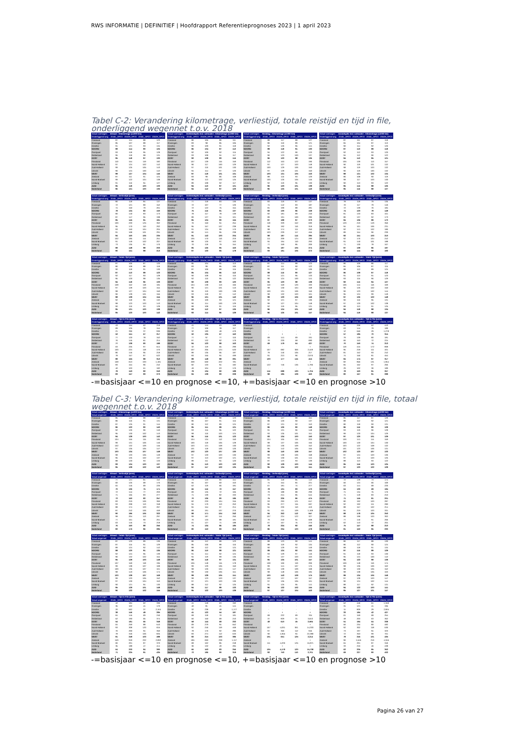RWS INFORMATIE | DEFINITIEF | Hoofdrapport Referentieprognoses 2023 | 1 april 2023
Tabel C-2: Verandering kilometrage, verliestijd, totale reistijd en tijd in file, onderliggend wegennet t.o.v. 2018
| Totaal voertuigen | Etmaal - Kilometrage (x1000 km) | | | |
| --- | --- | --- | --- | --- |
| Onderliggend weg | 2040L_RP23 | 2040H_RP23 | 2050L_RP23 | 2050H_RP23 |
| Friesland | 87 | 114 | 88 | 123 |
| Groningen | 85 | 107 | 88 | 117 |
| Drenthe | 91 | 121 | 93 | 134 |
| NOORD | 88 | 114 | 90 | 125 |
| Overijssel | 93 | 118 | 95 | 128 |
| Gelderland | 95 | 118 | 98 | 131 |
| OOST | 95 | 118 | 97 | 130 |
| Flevoland | 110 | 154 | 119 | 182 |
| Noord-Holland | 97 | 124 | 102 | 142 |
| Zuid-Holland | 99 | 125 | 105 | 143 |
| Utrecht | 96 | 124 | 100 | 142 |
| WEST | 99 | 127 | 104 | 146 |
| Zeeland | 87 | 111 | 91 | 124 |
| Noord-Brabant | 99 | 122 | 104 | 138 |
| Limburg | 91 | 116 | 94 | 127 |
| ZUID | 95 | 119 | 100 | 133 |
| Nederland | 96 | 121 | 100 | 136 |
| Totaal voertuigen | Ochtendspits incl. schouder - Kilometrage (x1000 km) | | | |
| --- | --- | --- | --- | --- |
| Onderliggend weg | 2040L_RP23 | 2040H_RP23 | 2050L_RP23 | 2050H_RP23 |
| Friesland | 86 | 105 | 86 | 111 |
| Groningen | 83 | 98 | 85 | 105 |
| Drenthe | 90 | 109 | 91 | 118 |
| NOORD | 86 | 104 | 87 | 112 |
| Overijssel | 92 | 109 | 92 | 115 |
| Gelderland | 93 | 108 | 94 | 117 |
| OOST | 92 | 108 | 93 | 116 |
| Flevoland | 107 | 139 | 115 | 159 |
| Noord-Holland | 96 | 117 | 100 | 129 |
| Zuid-Holland | 97 | 116 | 101 | 130 |
| Utrecht | 94 | 114 | 97 | 126 |
| WEST | 97 | 118 | 101 | 131 |
| Zeeland | 83 | 99 | 86 | 108 |
| Noord-Brabant | 98 | 113 | 102 | 125 |
| Limburg | 89 | 108 | 92 | 117 |
| ZUID | 94 | 110 | 97 | 121 |
| Nederland | 94 | 112 | 97 | 123 |
| Totaal voertuigen | Restdag - Kilometrage (x1000 km) | | | |
| --- | --- | --- | --- | --- |
| Onderliggend weg | 2040L_RP23 | 2040H_RP23 | 2050L_RP23 | 2050H_RP23 |
| Friesland | 88 | 117 | 88 | 127 |
| Groningen | 86 | 110 | 89 | 121 |
| Drenthe | 92 | 126 | 95 | 141 |
| NOORD | 89 | 118 | 91 | 130 |
| Overijssel | 94 | 122 | 96 | 133 |
| Gelderland | 96 | 123 | 100 | 137 |
| OOST | 96 | 122 | 98 | 136 |
| Flevoland | 112 | 163 | 122 | 196 |
| Noord-Holland | 97 | 127 | 103 | 148 |
| Zuid-Holland | 100 | 129 | 106 | 150 |
| Utrecht | 97 | 128 | 101 | 150 |
| WEST | 100 | 131 | 105 | 153 |
| Zeeland | 88 | 116 | 93 | 129 |
| Noord-Brabant | 100 | 126 | 105 | 145 |
| Limburg | 92 | 119 | 95 | 130 |
| ZUID | 96 | 123 | 101 | 139 |
| Nederland | 96 | 125 | 101 | 143 |
| Totaal voertuigen | Avondspits incl. schouder - Kilometrage (x1000 km) | | | |
| --- | --- | --- | --- | --- |
| Onderliggend weg | 2040L_RP23 | 2040H_RP23 | 2050L_RP23 | 2050H_RP23 |
| Friesland | 87 | 111 | 87 | 118 |
| Groningen | 84 | 104 | 87 | 113 |
| Drenthe | 90 | 114 | 92 | 126 |
| NOORD | 87 | 110 | 89 | 119 |
| Overijssel | 92 | 112 | 93 | 120 |
| Gelderland | 94 | 112 | 96 | 122 |
| OOST | 94 | 112 | 95 | 121 |
| Flevoland | 105 | 139 | 113 | 157 |
| Noord-Holland | 96 | 119 | 101 | 132 |
| Zuid-Holland | 98 | 119 | 103 | 132 |
| Utrecht | 96 | 119 | 100 | 132 |
| WEST | 98 | 121 | 102 | 134 |
| Zeeland | 86 | 108 | 90 | 119 |
| Noord-Brabant | 98 | 117 | 103 | 130 |
| Limburg | 90 | 113 | 93 | 122 |
| ZUID | 95 | 115 | 98 | 126 |
| Nederland | 95 | 116 | 98 | 127 |
| Totaal voertuigen | Etmaal - Verliestijd (uren) | | | |
| --- | --- | --- | --- | --- |
| Onderliggend weg | 2040L_RP23 | 2040H_RP23 | 2050L_RP23 | 2050H_RP23 |
| Friesland | 80 | 118 | 84 | 137 |
| Groningen | 72 | 121 | 80 | 152 |
| Drenthe | 74 | 150 | 79 | 201 |
| NOORD | 78 | 124 | 82 | 150 |
| Overijssel | 80 | 140 | 83 | 173 |
| Gelderland | 87 | 147 | 95 | 198 |
| OOST | 85 | 145 | 91 | 191 |
| Flevoland | 100 | 220 | 125 | 362 |
| Noord-Holland | 95 | 170 | 110 | 262 |
| Zuid-Holland | 93 | 150 | 104 | 204 |
| Utrecht | 91 | 168 | 101 | 291 |
| WEST | 94 | 160 | 106 | 235 |
| Zeeland | 102 | 185 | 114 | 251 |
| Noord-Brabant | 91 | 149 | 102 | 207 |
| Limburg | 73 | 135 | 81 | 176 |
| ZUID | 88 | 148 | 98 | 203 |
| Nederland | 90 | 151 | 99 | 213 |
| Totaal voertuigen | Ochtendspits incl. schouder - Verliestijd (uren) | | | |
| --- | --- | --- | --- | --- |
| Onderliggend weg | 2040L_RP23 | 2040H_RP23 | 2050L_RP23 | 2050H_RP23 |
| Friesland | 77 | 118 | 83 | 136 |
| Groningen | 72 | 107 | 77 | 126 |
| Drenthe | 72 | 122 | 75 | 154 |
| NOORD | 75 | 116 | 81 | 137 |
| Overijssel | 78 | 117 | 78 | 139 |
| Gelderland | 89 | 127 | 94 | 161 |
| OOST | 85 | 124 | 90 | 155 |
| Flevoland | 76 | 150 | 94 | 254 |
| Noord-Holland | 95 | 157 | 107 | 238 |
| Zuid-Holland | 91 | 134 | 99 | 176 |
| Utrecht | 86 | 141 | 95 | 238 |
| WEST | 91 | 142 | 100 | 204 |
| Zeeland | 105 | 170 | 116 | 219 |
| Noord-Brabant | 88 | 126 | 97 | 163 |
| Limburg | 70 | 118 | 79 | 154 |
| ZUID | 85 | 126 | 95 | 163 |
| Nederland | 87 | 133 | 95 | 179 |
| Totaal voertuigen | Restdag - Verliestijd (uren) | | | |
| --- | --- | --- | --- | --- |
| Onderliggend weg | 2040L_RP23 | 2040H_RP23 | 2050L_RP23 | 2050H_RP23 |
| Friesland | 83 | 119 | 87 | 137 |
| Groningen | 74 | 142 | 83 | 187 |
| Drenthe | 81 | 199 | 88 | 281 |
| NOORD | 82 | 130 | 86 | 159 |
| Overijssel | 82 | 181 | 89 | 240 |
| Gelderland | 89 | 191 | 100 | 286 |
| OOST | 87 | 188 | 97 | 273 |
| Flevoland | 118 | 329 | 152 | 599 |
| Noord-Holland | 98 | 192 | 116 | 318 |
| Zuid-Holland | 98 | 174 | 111 | 250 |
| Utrecht | 103 | 229 | 117 | 455 |
| WEST | 98 | 187 | 114 | 295 |
| Zeeland | 111 | 209 | 124 | 289 |
| Noord-Brabant | 94 | 194 | 110 | 293 |
| Limburg | 77 | 159 | 85 | 209 |
| ZUID | 91 | 187 | 105 | 274 |
| Nederland | 93 | 181 | 106 | 272 |
| Totaal voertuigen | Avondspits incl. schouder - Verliestijd (uren) | | | |
| --- | --- | --- | --- | --- |
| Onderliggend weg | 2040L_RP23 | 2040H_RP23 | 2050L_RP23 | 2050H_RP23 |
| Friesland | 78 | 118 | 79 | 135 |
| Groningen | 70 | 117 | 79 | 146 |
| Drenthe | 72 | 139 | 76 | 184 |
| NOORD | 74 | 123 | 78 | 149 |
| Overijssel | 81 | 133 | 83 | 161 |
| Gelderland | 86 | 137 | 92 | 173 |
| OOST | 84 | 136 | 89 | 170 |
| Flevoland | 120 | 243 | 149 | 356 |
| Noord-Holland | 94 | 161 | 106 | 231 |
| Zuid-Holland | 92 | 141 | 102 | 186 |
| Utrecht | 89 | 154 | 96 | 239 |
| WEST | 92 | 151 | 103 | 210 |
| Zeeland | 92 | 176 | 104 | 242 |
| Noord-Brabant | 91 | 140 | 101 | 188 |
| Limburg | 71 | 130 | 78 | 167 |
| ZUID | 87 | 139 | 96 | 187 |
| Nederland | 89 | 144 | 98 | 193 |
| Totaal voertuigen | Etmaal - Totale Tijd (uren) | | | |
| --- | --- | --- | --- | --- |
| Onderliggend weg | 2040L_RP23 | 2040H_RP23 | 2050L_RP23 | 2050H_RP23 |
| Friesland | 87 | 106 | 87 | 120 |
| Groningen | 86 | 108 | 88 | 118 |
| Drenthe | 90 | 118 | 91 | 130 |
| NOORD | 87 | 113 | 89 | 123 |
| Overijssel | 92 | 117 | 93 | 128 |
| Gelderland | 95 | 120 | 98 | 135 |
| OOST | 94 | 119 | 96 | 133 |
| Flevoland | 108 | 152 | 118 | 184 |
| Noord-Holland | 97 | 128 | 103 | 154 |
| Zuid-Holland | 98 | 127 | 104 | 150 |
| Utrecht | 96 | 128 | 101 | 155 |
| WEST | 98 | 129 | 104 | 154 |
| Zeeland | 92 | 118 | 96 | 132 |
| Noord-Brabant | 98 | 123 | 103 | 143 |
| Limburg | 90 | 116 | 93 | 128 |
| ZUID | 95 | 121 | 100 | 138 |
| Nederland | 95 | 123 | 100 | 142 |
| Totaal voertuigen | Ochtendspits incl. schouder - Totale Tijd (uren) | | | |
| --- | --- | --- | --- | --- |
| Onderliggend weg | 2040L_RP23 | 2040H_RP23 | 2050L_RP23 | 2050H_RP23 |
| Friesland | 85 | 104 | 85 | 113 |
| Groningen | 83 | 99 | 85 | 106 |
| Drenthe | 87 | 106 | 88 | 115 |
| NOORD | 85 | 104 | 86 | 112 |
| Overijssel | 90 | 108 | 90 | 116 |
| Gelderland | 92 | 110 | 95 | 122 |
| OOST | 92 | 109 | 93 | 120 |
| Flevoland | 104 | 138 | 113 | 166 |
| Noord-Holland | 96 | 121 | 101 | 143 |
| Zuid-Holland | 96 | 119 | 100 | 138 |
| Utrecht | 93 | 118 | 97 | 142 |
| WEST | 96 | 121 | 101 | 142 |
| Zeeland | 89 | 109 | 93 | 121 |
| Noord-Brabant | 96 | 114 | 100 | 129 |
| Limburg | 88 | 108 | 91 | 119 |
| ZUID | 93 | 112 | 97 | 126 |
| Nederland | 93 | 114 | 96 | 129 |
| Totaal voertuigen | Restdag - Totale Tijd (uren) | | | |
| --- | --- | --- | --- | --- |
| Onderliggend weg | 2040L_RP23 | 2040H_RP23 | 2050L_RP23 | 2050H_RP23 |
| Friesland | 87 | 114 | 88 | 123 |
| Groningen | 87 | 111 | 90 | 122 |
| Drenthe | 91 | 122 | 92 | 136 |
| NOORD | 88 | 116 | 90 | 127 |
| Overijssel | 93 | 121 | 95 | 133 |
| Gelderland | 96 | 124 | 100 | 141 |
| OOST | 95 | 123 | 98 | 138 |
| Flevoland | 110 | 159 | 120 | 193 |
| Noord-Holland | 98 | 130 | 104 | 158 |
| Zuid-Holland | 100 | 131 | 106 | 156 |
| Utrecht | 98 | 132 | 103 | 161 |
| WEST | 99 | 133 | 106 | 159 |
| Zeeland | 92 | 121 | 97 | 136 |
| Noord-Brabant | 99 | 127 | 104 | 148 |
| Limburg | 92 | 119 | 95 | 131 |
| ZUID | 96 | 124 | 101 | 142 |
| Nederland | 96 | 126 | 101 | 147 |
| Totaal voertuigen | Avondspits incl. schouder - Totale Tijd (uren) | | | |
| --- | --- | --- | --- | --- |
| Onderliggend weg | 2040L_RP23 | 2040H_RP23 | 2050L_RP23 | 2050H_RP23 |
| Friesland | 86 | 109 | 86 | 117 |
| Groningen | 84 | 105 | 87 | 115 |
| Drenthe | 88 | 113 | 89 | 124 |
| NOORD | 86 | 109 | 87 | 119 |
| Overijssel | 91 | 113 | 91 | 123 |
| Gelderland | 93 | 115 | 96 | 129 |
| OOST | 92 | 115 | 94 | 127 |
| Flevoland | 106 | 144 | 116 | 169 |
| Noord-Holland | 96 | 126 | 102 | 150 |
| Zuid-Holland | 96 | 123 | 102 | 144 |
| Utrecht | 95 | 124 | 99 | 149 |
| WEST | 97 | 126 | 102 | 148 |
| Zeeland | 90 | 116 | 95 | 131 |
| Noord-Brabant | 97 | 120 | 102 | 138 |
| Limburg | 88 | 113 | 91 | 125 |
| ZUID | 94 | 118 | 98 | 134 |
| Nederland | 94 | 119 | 98 | 137 |
| Totaal voertuigen | Etmaal - Tijd in File (uren) | | | |
| --- | --- | --- | --- | --- |
| Onderliggend weg | 2040L_RP23 | 2040H_RP23 | 2050L_RP23 | 2050H_RP23 |
| Friesland | 43 | 154 | 62 | 218 |
| Groningen | 69 | 125 | 78 | 154 |
| Drenthe | 21 | 396 | 37 | 936 |
| NOORD | 52 | 151 | 67 | 217 |
| Overijssel | 77 | 120 | 78 | 152 |
| Gelderland | 76 | 145 | 81 | 214 |
| OOST | 77 | 138 | 80 | 198 |
| Flevoland | 63 | 225 | 97 | 514 |
| Noord-Holland | 100 | 224 | 118 | 476 |
| Zuid-Holland | 86 | 145 | 95 | 218 |
| Utrecht | 78 | 157 | 87 | 522 |
| WEST | 88 | 165 | 99 | 312 |
| Zeeland | 168 | 613 | 193 | 1,181 |
| Noord-Brabant | 83 | 154 | 96 | 242 |
| Limburg | 40 | 103 | 51 | 182 |
| ZUID | 79 | 153 | 92 | 243 |
| Nederland | 83 | 157 | 93 | 273 |
| Totaal voertuigen | Ochtendspits incl. schouder - Tijd in File (uren) | | | |
| --- | --- | --- | --- | --- |
| Onderliggend weg | 2040L_RP23 | 2040H_RP23 | 2050L_RP23 | 2050H_RP23 |
| Friesland | 41 | 144 | 63 | 168 |
| Groningen | 77 | 106 | 78 | 117 |
| Drenthe | 32 | 189 | 48 | 476 |
| NOORD | 50 | 135 | 67 | 162 |
| Overijssel | 77 | 97 | 77 | 116 |
| Gelderland | 87 | 132 | 92 | 179 |
| OOST | 84 | 123 | 88 | 163 |
| Flevoland | 32 | 119 | 55 | 299 |
| Noord-Holland | 107 | 205 | 124 | 520 |
| Zuid-Holland | 89 | 135 | 95 | 187 |
| Utrecht | 83 | 155 | 94 | 499 |
| WEST | 89 | 148 | 98 | 281 |
| Zeeland | 208 | 500 | 222 | 781 |
| Noord-Brabant | 82 | 133 | 94 | 182 |
| Limburg | 49 | 104 | 63 | 176 |
| ZUID | 79 | 134 | 92 | 189 |
| Nederland | 84 | 139 | 93 | 228 |
| Totaal voertuigen | Restdag - Tijd in File (uren) | | | |
| --- | --- | --- | --- | --- |
| Onderliggend weg | 2040L_RP23 | 2040H_RP23 | 2050L_RP23 | 2050H_RP23 |
| Friesland | - | + | - | + |
| Groningen | - | - | - | - |
| Drenthe | - | - | - | - |
| NOORD | - | + | - | + |
| Overijssel | 68 | 141 | 69 | 191 |
| Gelderland | 70 | 220 | 58 | 680 |
| OOST | 69 | 179 | 64 | 427 |
| Flevoland | - | - | - | + |
| Noord-Holland | 167 | 682 | 306 | 2,449 |
| Zuid-Holland | 79 | 146 | 105 | 217 |
| Utrecht | 91 | 213 | 96 | 2,676 |
| WEST | 103 | 177 | 115 | 415 |
| Zeeland | - | - | - | + |
| Noord-Brabant | 122 | 746 | 136 | 1,796 |
| Limburg | - | - | - | + |
| ZUID | 114 | 699 | 130 | 1,704 |
| Nederland | 98 | 195 | 109 | 463 |
| Totaal voertuigen | Avondspits incl. schouder - Tijd in File (uren) | | | |
| --- | --- | --- | --- | --- |
| Onderliggend weg | 2040L_RP23 | 2040H_RP23 | 2050L_RP23 | 2050H_RP23 |
| Friesland | 54 | 208 | 52 | 443 |
| Groningen | 63 | 144 | 79 | 189 |
| Drenthe | 12 | 556 | 29 | 1,278 |
| NOORD | 57 | 185 | 70 | 315 |
| Overijssel | 79 | 139 | 80 | 181 |
| Gelderland | 66 | 153 | 72 | 224 |
| OOST | 70 | 150 | 74 | 213 |
| Flevoland | 119 | 415 | 172 | 808 |
| Noord-Holland | 95 | 218 | 111 | 401 |
| Zuid-Holland | 81 | 152 | 93 | 242 |
| Utrecht | 74 | 156 | 81 | 454 |
| WEST | 84 | 174 | 97 | 317 |
| Zeeland | 82 | 856 | 131 | 1,954 |
| Noord-Brabant | 84 | 162 | 97 | 266 |
| Limburg | 29 | 102 | 36 | 189 |
| ZUID | 78 | 160 | 91 | 267 |
| Nederland | 80 | 167 | 91 | 288 |
-=basisjaar <=10 en prognose <=10, +=basisjaar <=10 en prognose >10
Tabel C-3: Verandering kilometrage, verliestijd, totale reistijd en tijd in file, totaal wegennet t.o.v. 2018
| Totaal voertuigen | Etmaal - Kilometrage (x1000 km) | | | |
| --- | --- | --- | --- | --- |
| Totaal wegennet | 2040L_RP23 | 2040H_RP23 | 2050L_RP23 | 2050H_RP23 |
| Friesland | 85 | 123 | 88 | 142 |
| Groningen | 86 | 116 | 91 | 131 |
| Drenthe | 87 | 125 | 91 | 144 |
| NOORD | 86 | 122 | 90 | 140 |
| Overijssel | 92 | 126 | 96 | 140 |
| Gelderland | 95 | 130 | 102 | 143 |
| OOST | 94 | 128 | 100 | 142 |
| Flevoland | 104 | 155 | 115 | 185 |
| Noord-Holland | 99 | 131 | 106 | 146 |
| Zuid-Holland | 102 | 132 | 109 | 145 |
| Utrecht | 97 | 135 | 105 | 147 |
| WEST | 100 | 134 | 107 | 149 |
| Zeeland | 98 | 133 | 105 | 149 |
| Noord-Brabant | 95 | 125 | 102 | 137 |
| Limburg | 88 | 120 | 93 | 133 |
| ZUID | 93 | 124 | 100 | 137 |
| Nederland | 95 | 129 | 102 | 143 |
| Totaal voertuigen | Ochtendspits incl. schouder - Kilometrage (x1000 km) | | | |
| --- | --- | --- | --- | --- |
| Totaal wegennet | 2040L_RP23 | 2040H_RP23 | 2050L_RP23 | 2050H_RP23 |
| Friesland | 84 | 112 | 88 | 123 |
| Groningen | 86 | 107 | 91 | 115 |
| Drenthe | 86 | 112 | 89 | 124 |
| NOORD | 85 | 111 | 89 | 121 |
| Overijssel | 93 | 115 | 95 | 122 |
| Gelderland | 98 | 116 | 103 | 124 |
| OOST | 96 | 116 | 101 | 123 |
| Flevoland | 104 | 134 | 112 | 150 |
| Noord-Holland | 100 | 118 | 105 | 128 |
| Zuid-Holland | 103 | 121 | 108 | 130 |
| Utrecht | 101 | 118 | 106 | 126 |
| WEST | 102 | 120 | 107 | 130 |
| Zeeland | 97 | 120 | 103 | 130 |
| Noord-Brabant | 97 | 113 | 102 | 121 |
| Limburg | 89 | 111 | 94 | 120 |
| ZUID | 95 | 113 | 100 | 122 |
| Nederland | 97 | 117 | 102 | 125 |
| Totaal voertuigen | Restdag - Kilometrage (x1000 km) | | | |
| --- | --- | --- | --- | --- |
| Totaal wegennet | 2040L_RP23 | 2040H_RP23 | 2050L_RP23 | 2050H_RP23 |
| Friesland | 85 | 127 | 88 | 151 |
| Groningen | 86 | 120 | 90 | 137 |
| Drenthe | 87 | 131 | 92 | 153 |
| NOORD | 86 | 126 | 90 | 148 |
| Overijssel | 91 | 131 | 96 | 148 |
| Gelderland | 93 | 135 | 101 | 151 |
| OOST | 93 | 134 | 100 | 150 |
| Flevoland | 104 | 165 | 115 | 203 |
| Noord-Holland | 98 | 137 | 106 | 155 |
| Zuid-Holland | 101 | 136 | 109 | 152 |
| Utrecht | 95 | 142 | 105 | 155 |
| WEST | 99 | 140 | 108 | 157 |
| Zeeland | 99 | 138 | 106 | 158 |
| Noord-Brabant | 93 | 130 | 101 | 144 |
| Limburg | 87 | 123 | 93 | 139 |
| ZUID | 92 | 129 | 100 | 144 |
| Nederland | 95 | 134 | 102 | 151 |
| Totaal voertuigen | Avondspits incl. schouder - Kilometrage (x1000 km) | | | |
| --- | --- | --- | --- | --- |
| Totaal wegennet | 2040L_RP23 | 2040H_RP23 | 2050L_RP23 | 2050H_RP23 |
| Friesland | 85 | 117 | 87 | 129 |
| Groningen | 88 | 112 | 92 | 121 |
| Drenthe | 86 | 118 | 90 | 131 |
| NOORD | 86 | 116 | 90 | 128 |
| Overijssel | 93 | 119 | 96 | 128 |
| Gelderland | 99 | 120 | 104 | 129 |
| OOST | 97 | 120 | 101 | 129 |
| Flevoland | 106 | 141 | 114 | 159 |
| Noord-Holland | 100 | 120 | 104 | 130 |
| Zuid-Holland | 103 | 122 | 108 | 132 |
| Utrecht | 101 | 123 | 106 | 131 |
| WEST | 102 | 123 | 107 | 133 |
| Zeeland | 97 | 124 | 103 | 136 |
| Noord-Brabant | 97 | 116 | 103 | 125 |
| Limburg | 88 | 113 | 93 | 122 |
| ZUID | 95 | 116 | 100 | 125 |
| Nederland | 97 | 120 | 102 | 129 |
| Totaal voertuigen | Etmaal - Verliestijd (uren) | | | |
| --- | --- | --- | --- | --- |
| Totaal wegennet | 2040L_RP23 | 2040H_RP23 | 2050L_RP23 | 2050H_RP23 |
| Friesland | 77 | 121 | 81 | 152 |
| Groningen | 60 | 125 | 68 | 176 |
| Drenthe | 64 | 145 | 69 | 226 |
| NOORD | 70 | 126 | 75 | 171 |
| Overijssel | 72 | 144 | 77 | 203 |
| Gelderland | 71 | 165 | 83 | 277 |
| OOST | 72 | 160 | 82 | 257 |
| Flevoland | 83 | 219 | 106 | 366 |
| Noord-Holland | 93 | 208 | 113 | 348 |
| Zuid-Holland | 88 | 174 | 103 | 267 |
| Utrecht | 87 | 242 | 106 | 459 |
| WEST | 90 | 196 | 106 | 322 |
| Zeeland | 98 | 204 | 113 | 297 |
| Noord-Brabant | 77 | 161 | 90 | 261 |
| Limburg | 63 | 145 | 73 | 218 |
| ZUID | 76 | 160 | 88 | 256 |
| Nederland | 82 | 176 | 96 | 285 |
| Totaal voertuigen | Ochtendspits incl. schouder - Verliestijd (uren) | | | |
| --- | --- | --- | --- | --- |
| Totaal wegennet | 2040L_RP23 | 2040H_RP23 | 2050L_RP23 | 2050H_RP23 |
| Friesland | 73 | 120 | 80 | 151 |
| Groningen | 55 | 107 | 60 | 153 |
| Drenthe | 62 | 119 | 66 | 181 |
| NOORD | 66 | 116 | 72 | 157 |
| Overijssel | 69 | 125 | 72 | 165 |
| Gelderland | 71 | 139 | 82 | 193 |
| OOST | 70 | 136 | 80 | 186 |
| Flevoland | 82 | 220 | 104 | 345 |
| Noord-Holland | 94 | 179 | 113 | 253 |
| Zuid-Holland | 84 | 154 | 97 | 214 |
| Utrecht | 88 | 191 | 107 | 276 |
| WEST | 88 | 171 | 104 | 242 |
| Zeeland | 99 | 187 | 114 | 256 |
| Noord-Brabant | 76 | 133 | 88 | 181 |
| Limburg | 61 | 127 | 71 | 188 |
| ZUID | 74 | 134 | 86 | 185 |
| Nederland | 80 | 152 | 93 | 213 |
| Totaal voertuigen | Restdag - Verliestijd (uren) | | | |
| --- | --- | --- | --- | --- |
| Totaal wegennet | 2040L_RP23 | 2040H_RP23 | 2050L_RP23 | 2050H_RP23 |
| Friesland | 81 | 118 | 85 | 142 |
| Groningen | 74 | 154 | 84 | 221 |
| Drenthe | 67 | 181 | 74 | 277 |
| NOORD | 78 | 131 | 83 | 170 |
| Overijssel | 79 | 188 | 88 | 299 |
| Gelderland | 73 | 241 | 85 | 544 |
| OOST | 75 | 226 | 86 | 475 |
| Flevoland | 93 | 293 | 121 | 647 |
| Noord-Holland | 95 | 277 | 115 | 597 |
| Zuid-Holland | 94 | 226 | 110 | 419 |
| Utrecht | 91 | 411 | 109 | 1,168 |
| WEST | 94 | 262 | 112 | 557 |
| Zeeland | 107 | 224 | 122 | 327 |
| Noord-Brabant | 79 | 240 | 94 | 508 |
| Limburg | 67 | 167 | 75 | 270 |
| ZUID | 78 | 224 | 92 | 446 |
| Nederland | 86 | 234 | 100 | 479 |
| Totaal voertuigen | Avondspits incl. schouder - Verliestijd (uren) | | | |
| --- | --- | --- | --- | --- |
| Totaal wegennet | 2040L_RP23 | 2040H_RP23 | 2050L_RP23 | 2050H_RP23 |
| Friesland | 72 | 128 | 73 | 174 |
| Groningen | 56 | 124 | 66 | 169 |
| Drenthe | 63 | 141 | 68 | 226 |
| NOORD | 64 | 130 | 69 | 184 |
| Overijssel | 71 | 134 | 75 | 176 |
| Gelderland | 71 | 149 | 83 | 210 |
| OOST | 71 | 145 | 81 | 201 |
| Flevoland | 80 | 192 | 103 | 287 |
| Noord-Holland | 92 | 192 | 111 | 280 |
| Zuid-Holland | 88 | 157 | 102 | 214 |
| Utrecht | 84 | 219 | 103 | 331 |
| WEST | 88 | 178 | 105 | 253 |
| Zeeland | 88 | 198 | 103 | 302 |
| Noord-Brabant | 77 | 146 | 91 | 206 |
| Limburg | 62 | 143 | 72 | 204 |
| ZUID | 75 | 147 | 88 | 210 |
| Nederland | 81 | 162 | 95 | 230 |
| Totaal voertuigen | Etmaal - Totale Tijd (uren) | | | |
| --- | --- | --- | --- | --- |
| Totaal wegennet | 2040L_RP23 | 2040H_RP23 | 2050L_RP23 | 2050H_RP23 |
| Friesland | 87 | 120 | 89 | 136 |
| Groningen | 87 | 115 | 91 | 129 |
| Drenthe | 89 | 124 | 92 | 142 |
| NOORD | 88 | 120 | 91 | 136 |
| Overijssel | 92 | 124 | 95 | 139 |
| Gelderland | 96 | 132 | 102 | 154 |
| OOST | 95 | 129 | 100 | 149 |
| Flevoland | 107 | 159 | 118 | 195 |
| Noord-Holland | 99 | 138 | 107 | 168 |
| Zuid-Holland | 100 | 135 | 107 | 161 |
| Utrecht | 98 | 143 | 106 | 174 |
| WEST | 100 | 139 | 107 | 168 |
| Zeeland | 99 | 133 | 105 | 152 |
| Noord-Brabant | 97 | 130 | 104 | 153 |
| Limburg | 90 | 121 | 94 | 136 |
| ZUID | 95 | 128 | 101 | 148 |
| Nederland | 96 | 132 | 102 | 155 |
| Totaal voertuigen | Ochtendspits incl. schouder - Totale Tijd (uren) | | | |
| --- | --- | --- | --- | --- |
| Totaal wegennet | 2040L_RP23 | 2040H_RP23 | 2050L_RP23 | 2050H_RP23 |
| Friesland | 86 | 112 | 88 | 123 |
| Groningen | 85 | 106 | 88 | 116 |
| Drenthe | 88 | 112 | 90 | 124 |
| NOORD | 86 | 110 | 88 | 121 |
| Overijssel | 91 | 114 | 92 | 124 |
| Gelderland | 94 | 119 | 99 | 135 |
| OOST | 93 | 118 | 97 | 131 |
| Flevoland | 105 | 148 | 115 | 178 |
| Noord-Holland | 99 | 129 | 105 | 150 |
| Zuid-Holland | 98 | 126 | 104 | 147 |
| Utrecht | 98 | 130 | 105 | 151 |
| WEST | 99 | 129 | 105 | 151 |
| Zeeland | 98 | 123 | 103 | 137 |
| Noord-Brabant | 97 | 121 | 103 | 136 |
| Limburg | 88 | 112 | 92 | 125 |
| ZUID | 94 | 117 | 99 | 133 |
| Nederland | 95 | 122 | 100 | 139 |
| Totaal voertuigen | Restdag - Totale Tijd (uren) | | | |
| --- | --- | --- | --- | --- |
| Totaal wegennet | 2040L_RP23 | 2040H_RP23 | 2050L_RP23 | 2050H_RP23 |
| Friesland | 88 | 123 | 90 | 141 |
| Groningen | 88 | 119 | 92 | 134 |
| Drenthe | 90 | 129 | 93 | 149 |
| NOORD | 89 | 124 | 92 | 141 |
| Overijssel | 93 | 129 | 97 | 146 |
| Gelderland | 97 | 137 | 103 | 163 |
| OOST | 95 | 135 | 101 | 157 |
| Flevoland | 108 | 166 | 119 | 206 |
| Noord-Holland | 99 | 141 | 107 | 175 |
| Zuid-Holland | 101 | 139 | 109 | 168 |
| Utrecht | 98 | 148 | 106 | 184 |
| WEST | 100 | 143 | 108 | 175 |
| Zeeland | 100 | 137 | 107 | 157 |
| Noord-Brabant | 97 | 135 | 105 | 161 |
| Limburg | 91 | 125 | 95 | 141 |
| ZUID | 96 | 132 | 102 | 155 |
| Nederland | 97 | 137 | 104 | 163 |
| Totaal voertuigen | Avondspits incl. schouder - Totale Tijd (uren) | | | |
| --- | --- | --- | --- | --- |
| Totaal wegennet | 2040L_RP23 | 2040H_RP23 | 2050L_RP23 | 2050H_RP23 |
| Friesland | 86 | 117 | 88 | 130 |
| Groningen | 86 | 112 | 90 | 124 |
| Drenthe | 88 | 118 | 91 | 134 |
| NOORD | 87 | 116 | 89 | 129 |
| Overijssel | 91 | 118 | 93 | 130 |
| Gelderland | 95 | 124 | 100 | 142 |
| OOST | 94 | 122 | 98 | 138 |
| Flevoland | 106 | 148 | 116 | 174 |
| Noord-Holland | 98 | 135 | 106 | 162 |
| Zuid-Holland | 98 | 130 | 105 | 152 |
| Utrecht | 98 | 138 | 105 | 163 |
| WEST | 99 | 134 | 106 | 158 |
| Zeeland | 97 | 128 | 103 | 147 |
| Noord-Brabant | 96 | 124 | 102 | 144 |
| Limburg | 88 | 117 | 92 | 131 |
| ZUID | 94 | 122 | 100 | 141 |
| Nederland | 95 | 127 | 101 | 147 |
| Totaal voertuigen | Etmaal - Tijd in File (uren) | | | |
| --- | --- | --- | --- | --- |
| Totaal wegennet | 2040L_RP23 | 2040H_RP23 | 2050L_RP23 | 2050H_RP23 |
| Friesland | 42 | 184 | 62 | 336 |
| Groningen | 35 | 102 | 41 | 170 |
| Drenthe | 20 | 562 | 37 | 2,164 |
| NOORD | 38 | 146 | 49 | 285 |
| Overijssel | 64 | 145 | 69 | 246 |
| Gelderland | 52 | 190 | 65 | 374 |
| OOST | 54 | 181 | 66 | 348 |
| Flevoland | 64 | 259 | 88 | 543 |
| Noord-Holland | 93 | 308 | 120 | 615 |
| Zuid-Holland | 76 | 200 | 94 | 350 |
| Utrecht | 78 | 346 | 106 | 825 |
| WEST | 81 | 249 | 103 | 488 |
| Zeeland | 159 | 918 | 232 | 2,082 |
| Noord-Brabant | 66 | 201 | 87 | 370 |
| Limburg | 35 | 188 | 47 | 414 |
| ZUID | 64 | 203 | 84 | 380 |
| Nederland | 71 | 225 | 91 | 435 |
| Totaal voertuigen | Ochtendspits incl. schouder - Tijd in File (uren) | | | |
| --- | --- | --- | --- | --- |
| Totaal wegennet | 2040L_RP23 | 2040H_RP23 | 2050L_RP23 | 2050H_RP23 |
| Friesland | 41 | 149 | 63 | 192 |
| Groningen | 40 | 81 | 41 | 141 |
| Drenthe | 32 | 238 | 48 | 1,177 |
| NOORD | 41 | 122 | 54 | 187 |
| Overijssel | 68 | 118 | 70 | 181 |
| Gelderland | 56 | 150 | 68 | 243 |
| OOST | 58 | 144 | 68 | 232 |
| Flevoland | 69 | 279 | 94 | 552 |
| Noord-Holland | 92 | 246 | 119 | 468 |
| Zuid-Holland | 78 | 176 | 92 | 286 |
| Utrecht | 83 | 274 | 112 | 533 |
| WEST | 82 | 215 | 103 | 386 |
| Zeeland | 185 | 660 | 238 | 1,117 |
| Noord-Brabant | 68 | 162 | 85 | 248 |
| Limburg | 36 | 132 | 49 | 284 |
| ZUID | 66 | 163 | 83 | 256 |
| Nederland | 72 | 186 | 90 | 319 |
| Totaal voertuigen | Restdag - Tijd in File (uren) | | | |
| --- | --- | --- | --- | --- |
| Totaal wegennet | 2040L_RP23 | 2040H_RP23 | 2050L_RP23 | 2050H_RP23 |
| Friesland | - | + | - | + |
| Groningen | - | - | - | - |
| Drenthe | - | - | - | - |
| NOORD | - | + | - | + |
| Overijssel | 68 | 222 | 69 | 704 |
| Gelderland | 37 | 829 | 31 | 3,643 |
| OOST | 48 | 610 | 45 | 2,584 |
| Flevoland | - | - | - | + |
| Noord-Holland | 167 | 4,031 | 361 | 14,333 |
| Zuid-Holland | 97 | 356 | 112 | 945 |
| Utrecht | 90 | 4,355 | 94 | 22,380 |
| WEST | 101 | 651 | 125 | 2,214 |
| Zeeland | - | - | - | + |
| Noord-Brabant | 111 | 4,226 | 125 | 15,871 |
| Limburg | - | + | - | + |
| ZUID | 105 | 4,178 | 120 | 15,708 |
| Nederland | 92 | 753 | 110 | 2,701 |
| Totaal voertuigen | Avondspits incl. schouder - Tijd in File (uren) | | | |
| --- | --- | --- | --- | --- |
| Totaal wegennet | 2040L_RP23 | 2040H_RP23 | 2050L_RP23 | 2050H_RP23 |
| Friesland | 52 | 446 | 51 | 1,340 |
| Groningen | 31 | 121 | 41 | 195 |
| Drenthe | 11 | 809 | 29 | 2,904 |
| NOORD | 33 | 184 | 42 | 427 |
| Overijssel | 61 | 159 | 68 | 254 |
| Gelderland | 48 | 203 | 63 | 362 |
| OOST | 51 | 194 | 64 | 338 |
| Flevoland | 56 | 234 | 80 | 482 |
| Noord-Holland | 92 | 302 | 118 | 536 |
| Zuid-Holland | 73 | 197 | 94 | 323 |
| Utrecht | 72 | 353 | 99 | 761 |
| WEST | 78 | 245 | 101 | 435 |
| Zeeland | 96 | 1,545 | 216 | 4,345 |
| Noord-Brabant | 64 | 201 | 87 | 346 |
| Limburg | 33 | 216 | 46 | 438 |
| ZUID | 62 | 205 | 85 | 362 |
| Nederland | 69 | 227 | 90 | 402 |
-=basisjaar <=10 en prognose <=10, +=basisjaar <=10 en prognose >10
Pagina 26 van 27